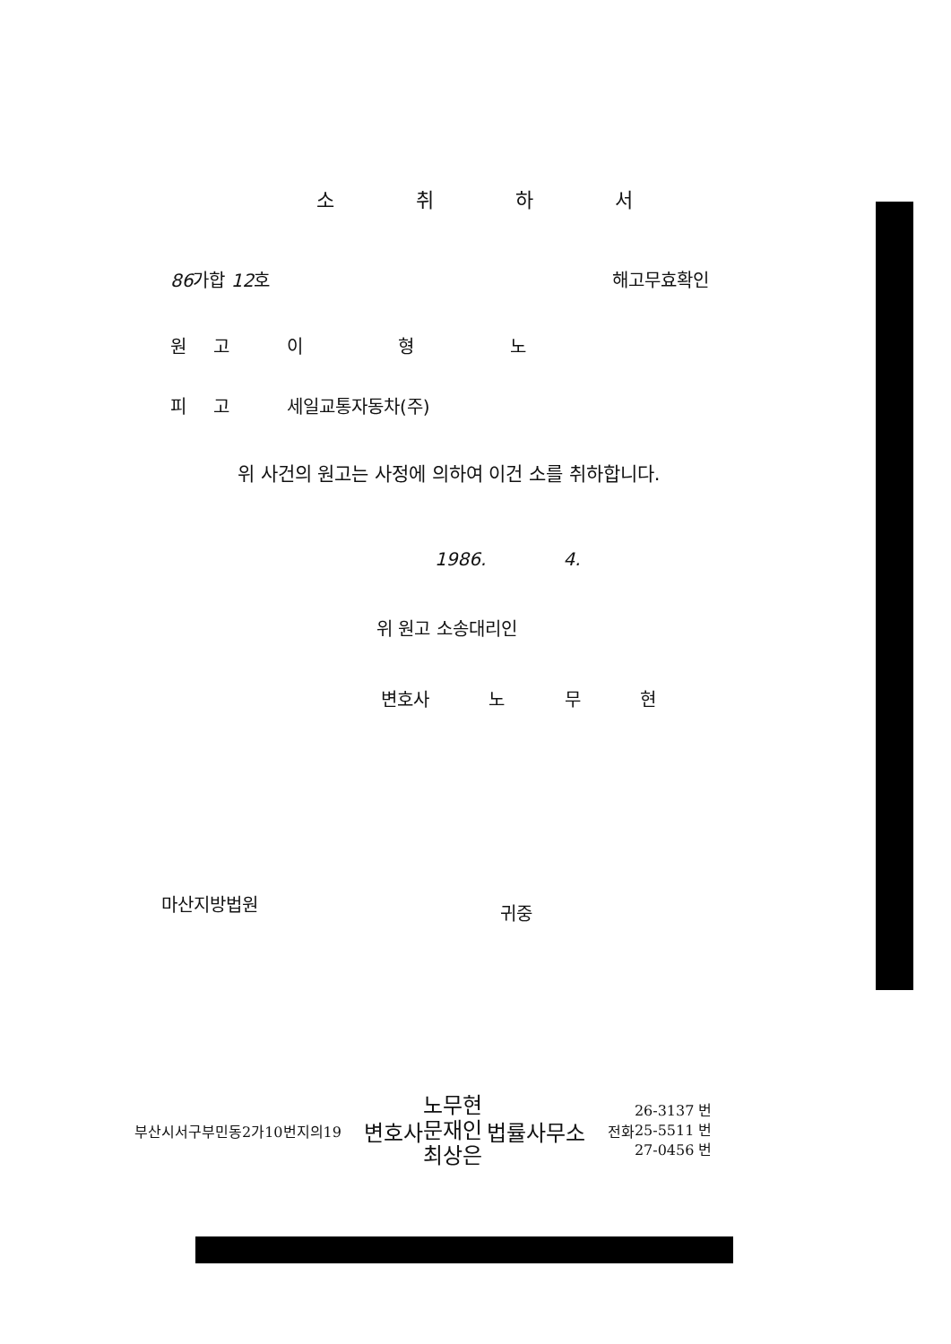소 취 하 서
86가합 12호 해고무효확인
원 고 이 형 노
피 고 세일교통자동차(주)
위 사건의 원고는 사정에 의하여 이건 소를 취하합니다.
1986. 4.
위 원고 소송대리인
변호사 노 무 현
마산지방법원 귀중
부산시서구부민동2가10번지의19 변호사 노무현
문재인
최상은 법률사무소 전화 26-3137 번
25-5511 번
27-0456 번